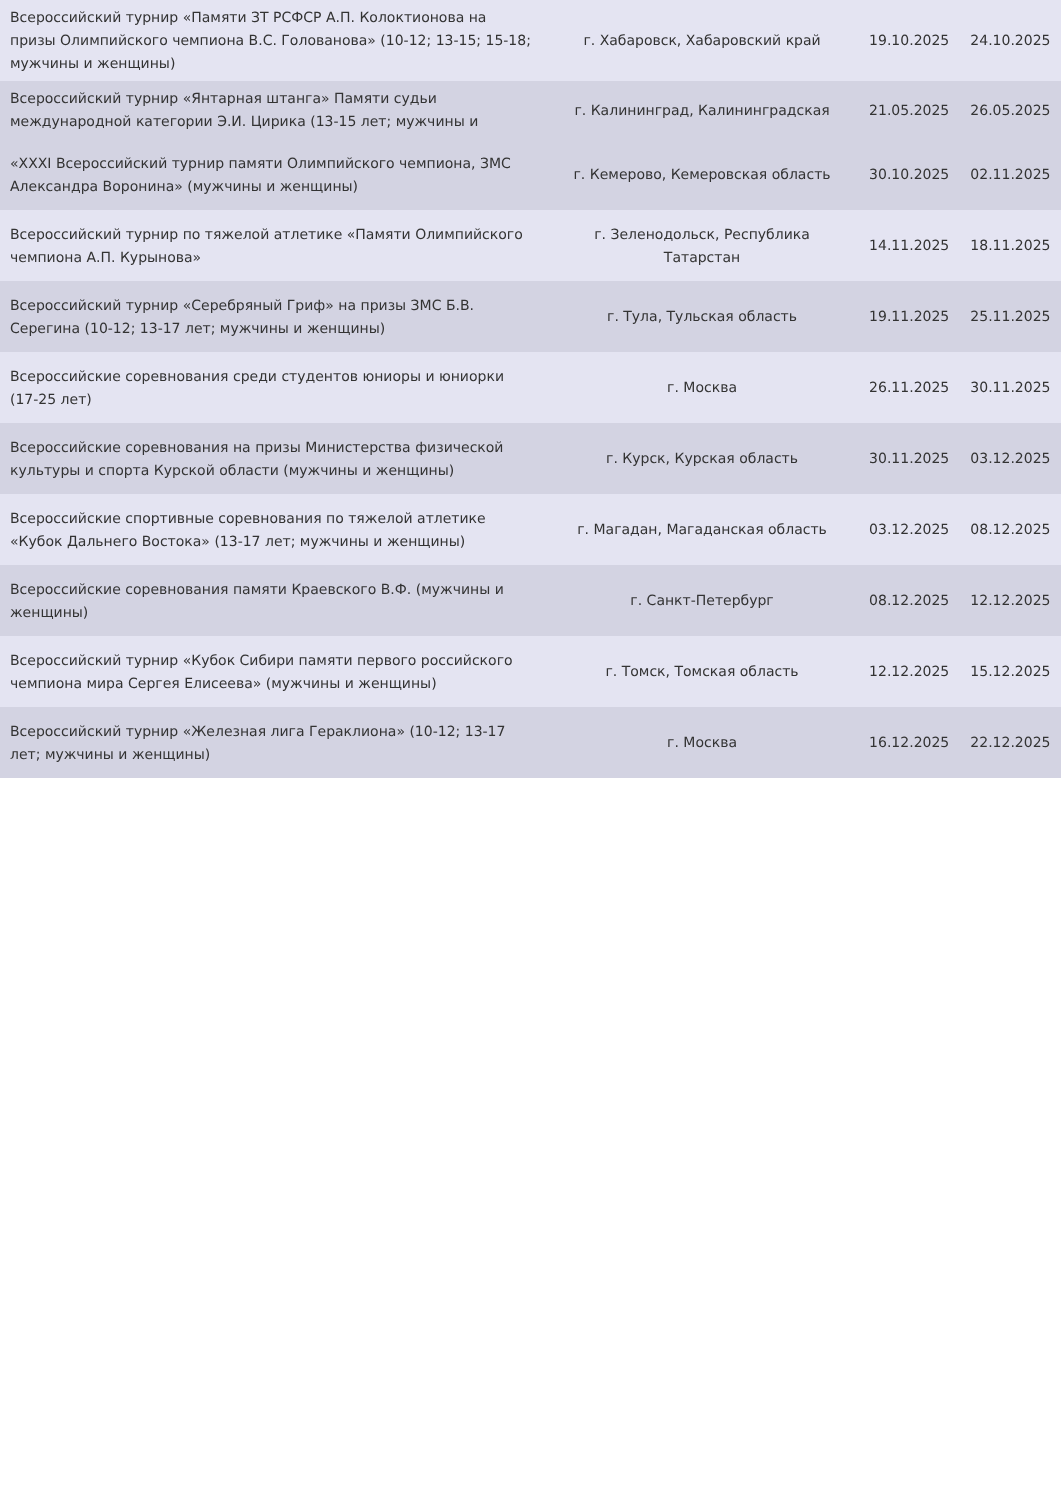| Всероссийский турнир «Памяти ЗТ РСФСР А.П. Колоктионова на призы Олимпийского чемпиона В.С. Голованова» (10-12; 13-15; 15-18; мужчины и женщины) | г. Хабаровск, Хабаровский край | 19.10.2025 | 24.10.2025 |
| Всероссийский турнир «Янтарная штанга» Памяти судьи международной категории Э.И. Цирика (13-15 лет; мужчины и | г. Калининград, Калининградская | 21.05.2025 | 26.05.2025 |
| «XXXI Всероссийский турнир памяти Олимпийского чемпиона, ЗМС Александра Воронина» (мужчины и женщины) | г. Кемерово, Кемеровская область | 30.10.2025 | 02.11.2025 |
| Всероссийский турнир по тяжелой атлетике «Памяти Олимпийского чемпиона А.П. Курынова» | г. Зеленодольск, Республика Татарстан | 14.11.2025 | 18.11.2025 |
| Всероссийский турнир «Серебряный Гриф» на призы ЗМС Б.В. Серегина (10-12; 13-17 лет; мужчины и женщины) | г. Тула, Тульская область | 19.11.2025 | 25.11.2025 |
| Всероссийские соревнования среди студентов юниоры и юниорки (17-25 лет) | г. Москва | 26.11.2025 | 30.11.2025 |
| Всероссийские соревнования на призы Министерства физической культуры и спорта Курской области (мужчины и женщины) | г. Курск, Курская область | 30.11.2025 | 03.12.2025 |
| Всероссийские спортивные соревнования по тяжелой атлетике «Кубок Дальнего Востока» (13-17 лет; мужчины и женщины) | г. Магадан, Магаданская область | 03.12.2025 | 08.12.2025 |
| Всероссийские соревнования памяти Краевского В.Ф. (мужчины и женщины) | г. Санкт-Петербург | 08.12.2025 | 12.12.2025 |
| Всероссийский турнир «Кубок Сибири памяти первого российского чемпиона мира Сергея Елисеева» (мужчины и женщины) | г. Томск, Томская область | 12.12.2025 | 15.12.2025 |
| Всероссийский турнир «Железная лига Гераклиона» (10-12; 13-17 лет; мужчины и женщины) | г. Москва | 16.12.2025 | 22.12.2025 |